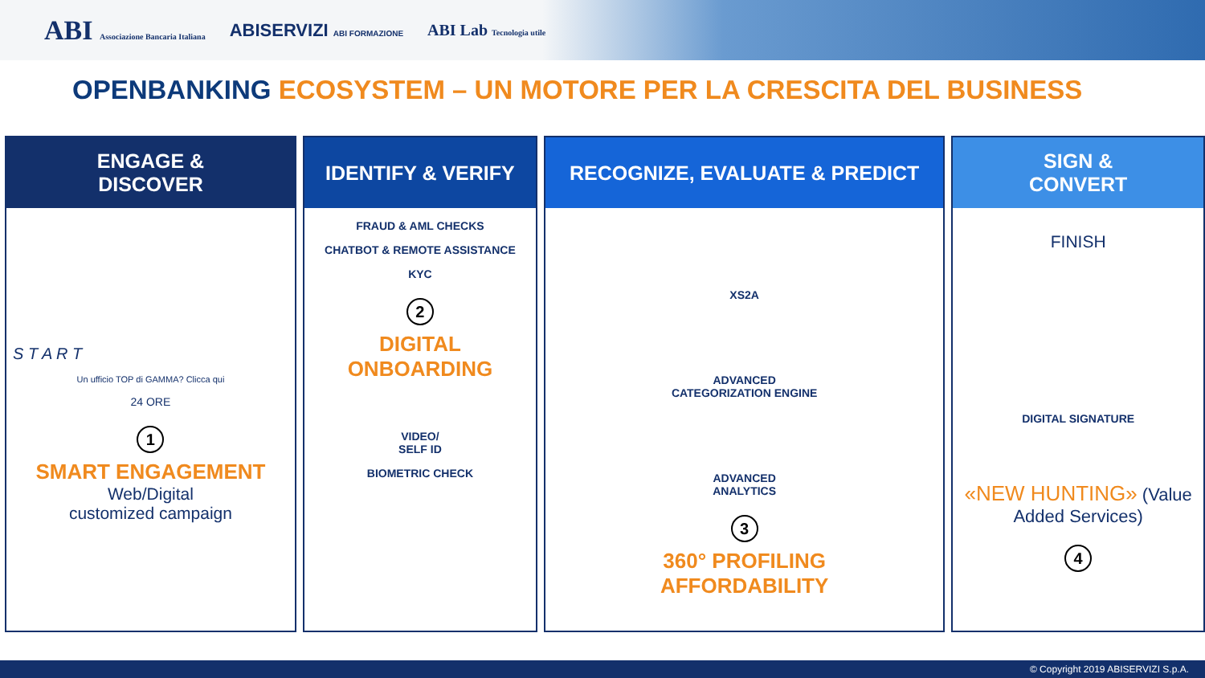ABI Associazione Bancaria Italiana ABISERVIZI ABI FORMAZIONE ABI Lab Tecnologia utile
OPENBANKING ECOSYSTEM – UN MOTORE PER LA CRESCITA DEL BUSINESS
ENGAGE &
DISCOVER
S T A R T
Un ufficio TOP di GAMMA? Clicca qui
24 ORE
1
SMART ENGAGEMENT
Web/Digital
customized campaign
IDENTIFY & VERIFY
FRAUD & AML CHECKS
CHATBOT & REMOTE ASSISTANCE
KYC
2
DIGITAL
ONBOARDING
VIDEO/
SELF ID
BIOMETRIC CHECK
RECOGNIZE, EVALUATE & PREDICT
XS2A
ADVANCED
CATEGORIZATION ENGINE
ADVANCED
ANALYTICS
3
360° PROFILING
AFFORDABILITY
SIGN &
CONVERT
FINISH
DIGITAL SIGNATURE
«NEW HUNTING» (Value Added Services)
4
© Copyright 2019 ABISERVIZI S.p.A.